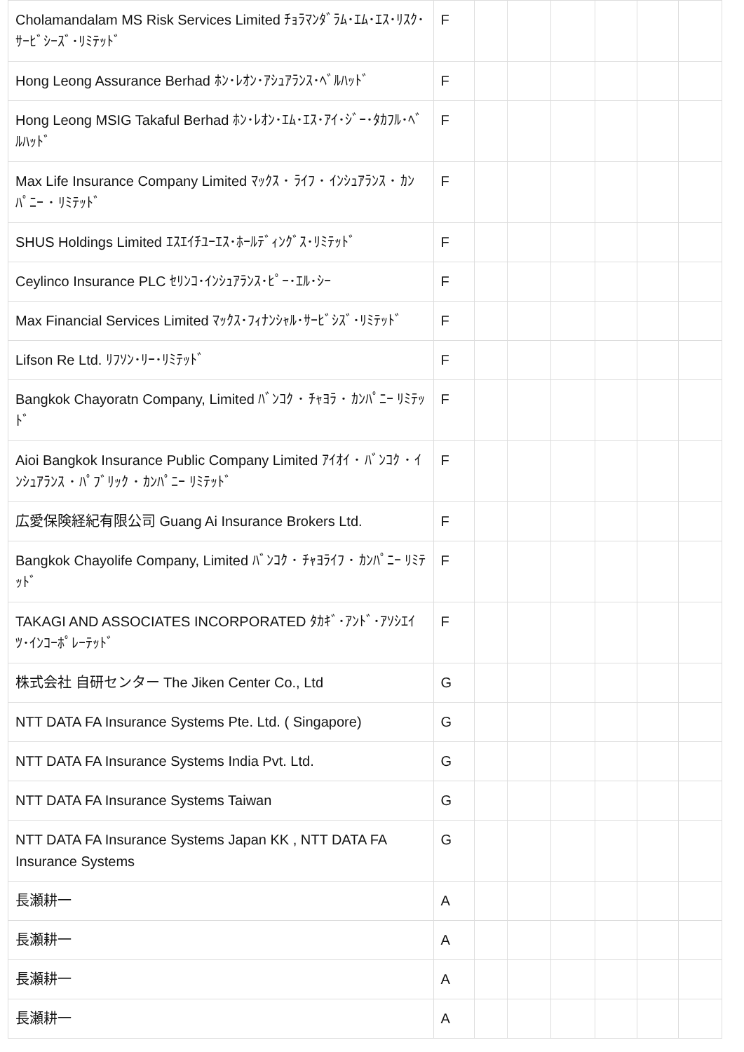| Cholamandalam MS Risk Services Limited ﾁｮﾗﾏﾝﾀﾞﾗﾑ･ｴﾑ･ｴｽ･ﾘｽｸ･ｻｰﾋﾞｼｰｽﾞ･ﾘﾐﾃｯﾄﾞ | F | | | | | | |
| Hong Leong Assurance Berhad ﾎﾝ･ﾚｵﾝ･ｱｼｭｱﾗﾝｽ･ﾍﾞﾙﾊｯﾄﾞ | F | | | | | | |
| Hong Leong MSIG Takaful Berhad ﾎﾝ･ﾚｵﾝ･ｴﾑ･ｴｽ･ｱｲ･ｼﾞｰ･ﾀｶﾌﾙ･ﾍﾞﾙﾊｯﾄﾞ | F | | | | | | |
| Max Life Insurance Company Limited ﾏｯｸｽ ･ ﾗｲﾌ ･ ｲﾝｼｭｱﾗﾝｽ ･ ｶﾝﾊﾟﾆｰ ･ ﾘﾐﾃｯﾄﾞ | F | | | | | | |
| SHUS Holdings Limited ｴｽｴｲﾁﾕｰｴｽ･ﾎｰﾙﾃﾞｨﾝｸﾞｽ･ﾘﾐﾃｯﾄﾞ | F | | | | | | |
| Ceylinco Insurance PLC ｾﾘﾝｺ･ｲﾝｼｭｱﾗﾝｽ･ﾋﾟｰ･ｴﾙ･ｼｰ | F | | | | | | |
| Max Financial Services Limited ﾏｯｸｽ･ﾌｨﾅﾝｼｬﾙ･ｻｰﾋﾞｼｽﾞ･ﾘﾐﾃｯﾄﾞ | F | | | | | | |
| Lifson Re Ltd. ﾘﾌｿﾝ･ﾘｰ･ﾘﾐﾃｯﾄﾞ | F | | | | | | |
| Bangkok Chayoratn Company, Limited ﾊﾞﾝｺｸ ･ ﾁｬﾖﾗ ･ ｶﾝﾊﾟﾆｰ ﾘﾐﾃｯﾄﾞ | F | | | | | | |
| Aioi Bangkok Insurance Public Company Limited ｱｲｵｲ ･ ﾊﾞﾝｺｸ ･ ｲﾝｼｭｱﾗﾝｽ ･ ﾊﾟﾌﾞﾘｯｸ ･ ｶﾝﾊﾟﾆｰ ﾘﾐﾃｯﾄﾞ | F | | | | | | |
| 広愛保険経紀有限公司 Guang Ai Insurance Brokers Ltd. | F | | | | | | |
| Bangkok Chayolife Company, Limited ﾊﾞﾝｺｸ ･ ﾁｬﾖﾗｲﾌ ･ ｶﾝﾊﾟﾆｰ ﾘﾐﾃｯﾄﾞ | F | | | | | | |
| TAKAGI AND ASSOCIATES INCORPORATED ﾀｶｷﾞ･ｱﾝﾄﾞ･ｱｿｼｴｲﾂ･ｲﾝｺｰﾎﾟﾚｰﾃｯﾄﾞ | F | | | | | | |
| 株式会社 自研センター The Jiken Center Co., Ltd | G | | | | | | |
| NTT DATA FA Insurance Systems Pte. Ltd. ( Singapore) | G | | | | | | |
| NTT DATA FA Insurance Systems India Pvt. Ltd. | G | | | | | | |
| NTT DATA FA Insurance Systems Taiwan | G | | | | | | |
| NTT DATA FA Insurance Systems Japan KK , NTT DATA FA Insurance Systems | G | | | | | | |
| 長瀬耕一 | A | | | | | | |
| 長瀬耕一 | A | | | | | | |
| 長瀬耕一 | A | | | | | | |
| 長瀬耕一 | A | | | | | | |